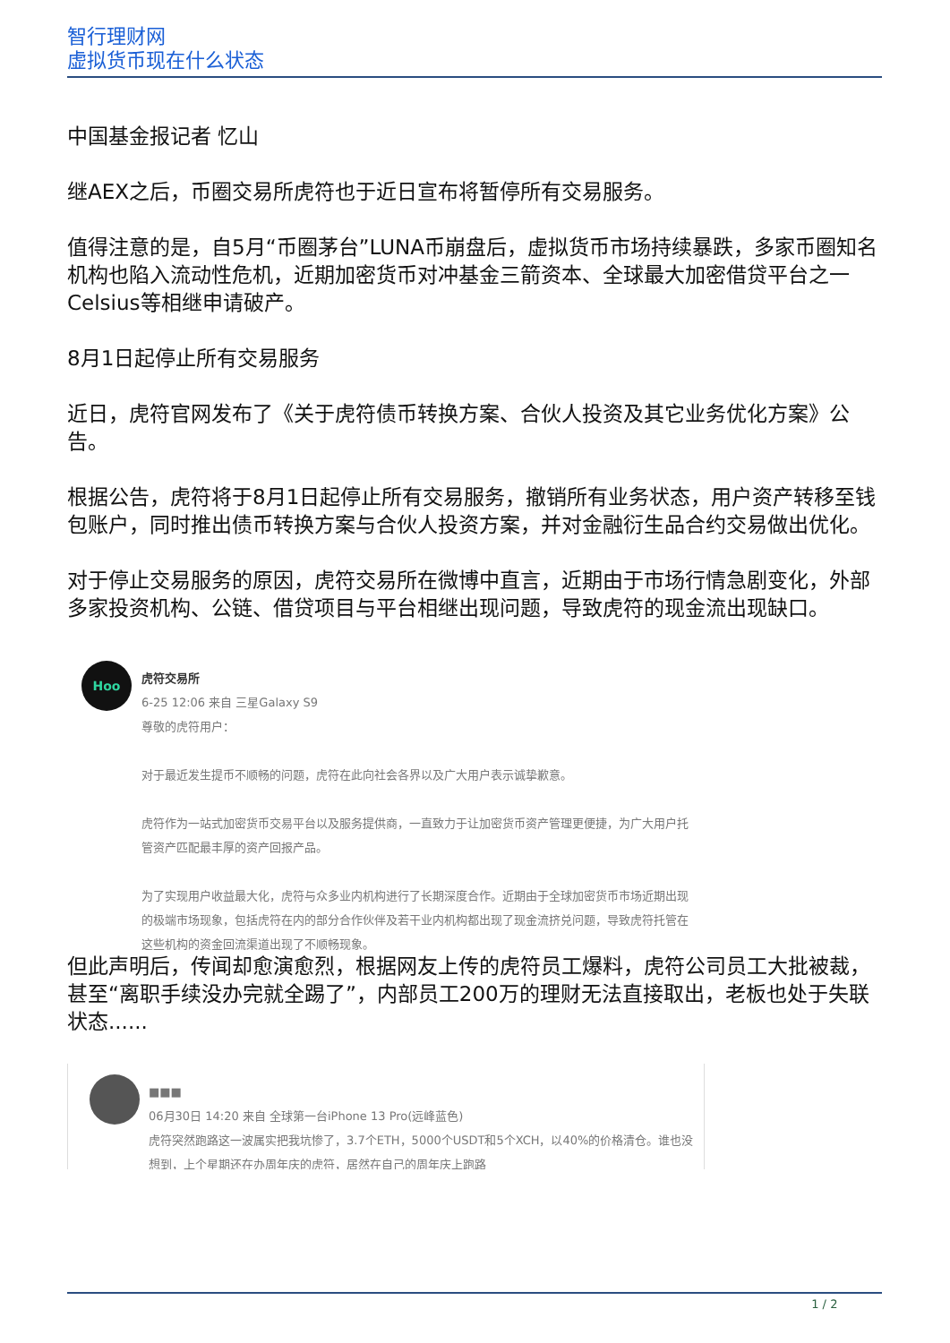智行理财网
虚拟货币现在什么状态
中国基金报记者 忆山
继AEX之后，币圈交易所虎符也于近日宣布将暂停所有交易服务。
值得注意的是，自5月“币圈茅台”LUNA币崩盘后，虚拟货币市场持续暴跌，多家币圈知名机构也陷入流动性危机，近期加密货币对冲基金三箭资本、全球最大加密借贷平台之一Celsius等相继申请破产。
8月1日起停止所有交易服务
近日，虎符官网发布了《关于虎符债币转换方案、合伙人投资及其它业务优化方案》公告。
根据公告，虎符将于8月1日起停止所有交易服务，撤销所有业务状态，用户资产转移至钱包账户，同时推出债币转换方案与合伙人投资方案，并对金融衍生品合约交易做出优化。
对于停止交易服务的原因，虎符交易所在微博中直言，近期由于市场行情急剧变化，外部多家投资机构、公链、借贷项目与平台相继出现问题，导致虎符的现金流出现缺口。
Hoo
虎符交易所
6-25 12:06 来自 三星Galaxy S9
尊敬的虎符用户：
对于最近发生提币不顺畅的问题，虎符在此向社会各界以及广大用户表示诚挚歉意。
虎符作为一站式加密货币交易平台以及服务提供商，一直致力于让加密货币资产管理更便捷，为广大用户托管资产匹配最丰厚的资产回报产品。
为了实现用户收益最大化，虎符与众多业内机构进行了长期深度合作。近期由于全球加密货币市场近期出现的极端市场现象，包括虎符在内的部分合作伙伴及若干业内机构都出现了现金流挤兑问题，导致虎符托管在这些机构的资金回流渠道出现了不顺畅现象。
但此声明后，传闻却愈演愈烈，根据网友上传的虎符员工爆料，虎符公司员工大批被裁，甚至“离职手续没办完就全踢了”，内部员工200万的理财无法直接取出，老板也处于失联状态......
■■■
06月30日 14:20 来自 全球第一台iPhone 13 Pro(远峰蓝色)
虎符突然跑路这一波属实把我坑惨了，3.7个ETH，5000个USDT和5个XCH，以40%的价格清仓。谁也没想到，上个星期还在办周年庆的虎符，居然在自己的周年庆上跑路
1 / 2